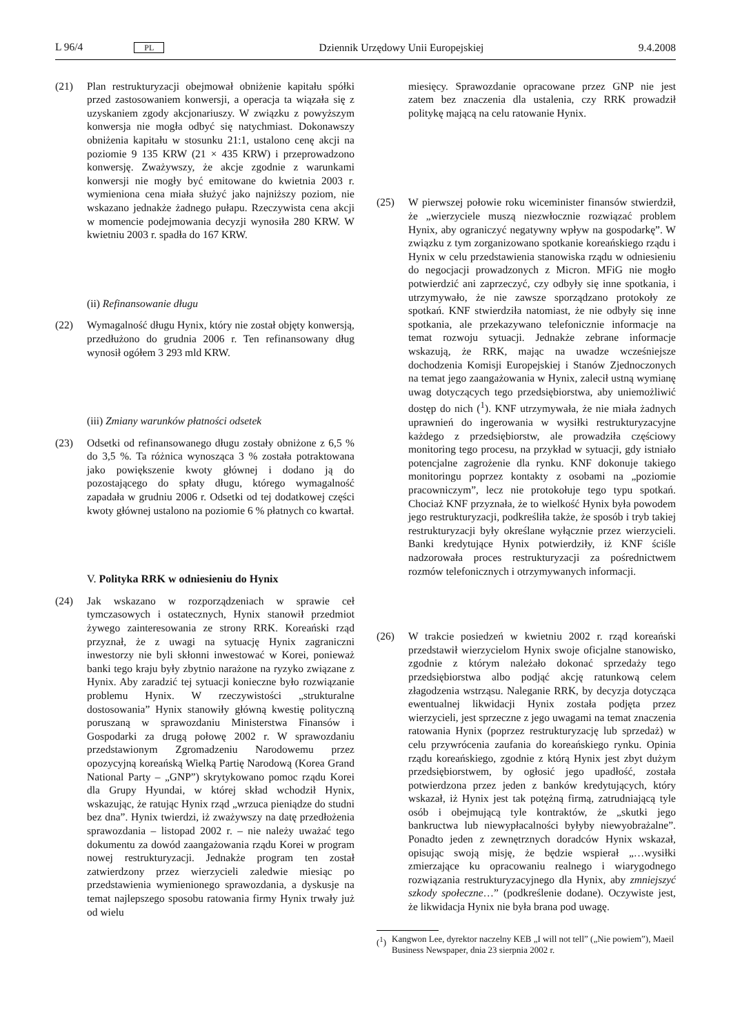L 96/4 PL Dziennik Urzędowy Unii Europejskiej 9.4.2008
(21) Plan restrukturyzacji obejmował obniżenie kapitału spółki przed zastosowaniem konwersji, a operacja ta wiązała się z uzyskaniem zgody akcjonariuszy. W związku z powyższym konwersja nie mogła odbyć się natychmiast. Dokonawszy obniżenia kapitału w stosunku 21:1, ustalono cenę akcji na poziomie 9 135 KRW (21 × 435 KRW) i przeprowadzono konwersję. Zważywszy, że akcje zgodnie z warunkami konwersji nie mogły być emitowane do kwietnia 2003 r. wymieniona cena miała służyć jako najniższy poziom, nie wskazano jednakże żadnego pułapu. Rzeczywista cena akcji w momencie podejmowania decyzji wynosiła 280 KRW. W kwietniu 2003 r. spadła do 167 KRW.
(ii) Refinansowanie długu
(22) Wymagalność długu Hynix, który nie został objęty konwersją, przedłużono do grudnia 2006 r. Ten refinansowany dług wynosił ogółem 3 293 mld KRW.
(iii) Zmiany warunków płatności odsetek
(23) Odsetki od refinansowanego długu zostały obniżone z 6,5 % do 3,5 %. Ta różnica wynosząca 3 % została potraktowana jako powiększenie kwoty głównej i dodano ją do pozostającego do spłaty długu, którego wymagalność zapadała w grudniu 2006 r. Odsetki od tej dodatkowej części kwoty głównej ustalono na poziomie 6 % płatnych co kwartał.
V. Polityka RRK w odniesieniu do Hynix
(24) Jak wskazano w rozporządzeniach w sprawie ceł tymczasowych i ostatecznych, Hynix stanowił przedmiot żywego zainteresowania ze strony RRK. Koreański rząd przyznał, że z uwagi na sytuację Hynix zagraniczni inwestorzy nie byli skłonni inwestować w Korei, ponieważ banki tego kraju były zbytnio narażone na ryzyko związane z Hynix. Aby zaradzić tej sytuacji konieczne było rozwiązanie problemu Hynix. W rzeczywistości „strukturalne dostosowania” Hynix stanowiły główną kwestię polityczną poruszaną w sprawozdaniu Ministerstwa Finansów i Gospodarki za drugą połowę 2002 r. W sprawozdaniu przedstawionym Zgromadzeniu Narodowemu przez opozycyjną koreańską Wielką Partię Narodową (Korea Grand National Party – „GNP”) skrytykowano pomoc rządu Korei dla Grupy Hyundai, w której skład wchodził Hynix, wskazując, że ratując Hynix rząd „wrzuca pieniądze do studni bez dna”. Hynix twierdzi, iż zważywszy na datę przedłożenia sprawozdania – listopad 2002 r. – nie należy uważać tego dokumentu za dowód zaangażowania rządu Korei w program nowej restrukturyzacji. Jednakże program ten został zatwierdzony przez wierzycieli zaledwie miesiąc po przedstawienia wymienionego sprawozdania, a dyskusje na temat najlepszego sposobu ratowania firmy Hynix trwały już od wielu
miesięcy. Sprawozdanie opracowane przez GNP nie jest zatem bez znaczenia dla ustalenia, czy RRK prowadził politykę mającą na celu ratowanie Hynix.
(25) W pierwszej połowie roku wiceminister finansów stwierdził, że „wierzyciele muszą niezwłocznie rozwiązać problem Hynix, aby ograniczyć negatywny wpływ na gospodarkę”. W związku z tym zorganizowano spotkanie koreańskiego rządu i Hynix w celu przedstawienia stanowiska rządu w odniesieniu do negocjacji prowadzonych z Micron. MFiG nie mogło potwierdzić ani zaprzeczyć, czy odbyły się inne spotkania, i utrzymywało, że nie zawsze sporządzano protokoły ze spotkań. KNF stwierdziła natomiast, że nie odbyły się inne spotkania, ale przekazywano telefonicznie informacje na temat rozwoju sytuacji. Jednakże zebrane informacje wskazują, że RRK, mając na uwadze wcześniejsze dochodzenia Komisji Europejskiej i Stanów Zjednoczonych na temat jego zaangażowania w Hynix, zalecił ustną wymianę uwag dotyczących tego przedsiębiorstwa, aby uniemożliwić dostęp do nich (<sup>1</sup>). KNF utrzymywała, że nie miała żadnych uprawnień do ingerowania w wysiłki restrukturyzacyjne każdego z przedsiębiorstw, ale prowadziła częściowy monitoring tego procesu, na przykład w sytuacji, gdy istniało potencjalne zagrożenie dla rynku. KNF dokonuje takiego monitoringu poprzez kontakty z osobami na „poziomie pracowniczym”, lecz nie protokołuje tego typu spotkań. Chociaż KNF przyznała, że to wielkość Hynix była powodem jego restrukturyzacji, podkreśliła także, że sposób i tryb takiej restrukturyzacji były określane wyłącznie przez wierzycieli. Banki kredytujące Hynix potwierdziły, iż KNF ściśle nadzorowała proces restrukturyzacji za pośrednictwem rozmów telefonicznych i otrzymywanych informacji.
(26) W trakcie posiedzeń w kwietniu 2002 r. rząd koreański przedstawił wierzycielom Hynix swoje oficjalne stanowisko, zgodnie z którym należało dokonać sprzedaży tego przedsiębiorstwa albo podjąć akcję ratunkową celem złagodzenia wstrząsu. Naleganie RRK, by decyzja dotycząca ewentualnej likwidacji Hynix została podjęta przez wierzycieli, jest sprzeczne z jego uwagami na temat znaczenia ratowania Hynix (poprzez restrukturyzację lub sprzedaż) w celu przywrócenia zaufania do koreańskiego rynku. Opinia rządu koreańskiego, zgodnie z którą Hynix jest zbyt dużym przedsiębiorstwem, by ogłosić jego upadłość, została potwierdzona przez jeden z banków kredytujących, który wskazał, iż Hynix jest tak potężną firmą, zatrudniającą tyle osób i obejmującą tyle kontraktów, że „skutki jego bankructwa lub niewypłacalności byłyby niewyobrażalne”. Ponadto jeden z zewnętrznych doradców Hynix wskazał, opisując swoją misję, że będzie wspierał „…wysiłki zmierzające ku opracowaniu realnego i wiarygodnego rozwiązania restrukturyzacyjnego dla Hynix, aby zmniejszyć szkody społeczne…” (podkreślenie dodane). Oczywiste jest, że likwidacja Hynix nie była brana pod uwagę.
(<sup>1</sup>) Kangwon Lee, dyrektor naczelny KEB „I will not tell” („Nie powiem”), Maeil Business Newspaper, dnia 23 sierpnia 2002 r.